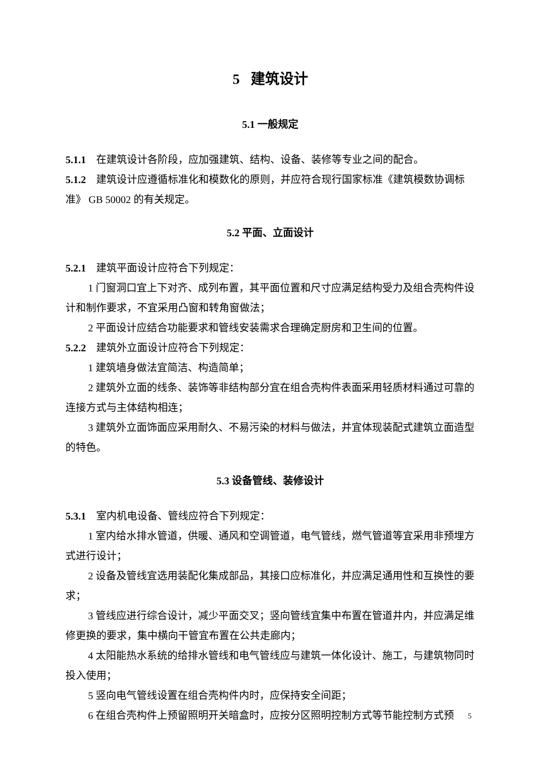5 建筑设计
5.1 一般规定
5.1.1 在建筑设计各阶段，应加强建筑、结构、设备、装修等专业之间的配合。
5.1.2 建筑设计应遵循标准化和模数化的原则，并应符合现行国家标准《建筑模数协调标准》 GB 50002 的有关规定。
5.2 平面、立面设计
5.2.1 建筑平面设计应符合下列规定：
1 门窗洞口宜上下对齐、成列布置，其平面位置和尺寸应满足结构受力及组合壳构件设计和制作要求，不宜采用凸窗和转角窗做法；
2 平面设计应结合功能要求和管线安装需求合理确定厨房和卫生间的位置。
5.2.2 建筑外立面设计应符合下列规定：
1 建筑墙身做法宜简洁、构造简单；
2 建筑外立面的线条、装饰等非结构部分宜在组合壳构件表面采用轻质材料通过可靠的连接方式与主体结构相连；
3 建筑外立面饰面应采用耐久、不易污染的材料与做法，并宜体现装配式建筑立面造型的特色。
5.3 设备管线、装修设计
5.3.1 室内机电设备、管线应符合下列规定：
1 室内给水排水管道，供暖、通风和空调管道，电气管线，燃气管道等宜采用非预埋方式进行设计；
2 设备及管线宜选用装配化集成部品，其接口应标准化，并应满足通用性和互换性的要求；
3 管线应进行综合设计，减少平面交叉；竖向管线宜集中布置在管道井内，并应满足维修更换的要求，集中横向干管宜布置在公共走廊内；
4 太阳能热水系统的给排水管线和电气管线应与建筑一体化设计、施工，与建筑物同时投入使用；
5 竖向电气管线设置在组合壳构件内时，应保持安全间距；
6 在组合壳构件上预留照明开关暗盒时，应按分区照明控制方式等节能控制方式预
5